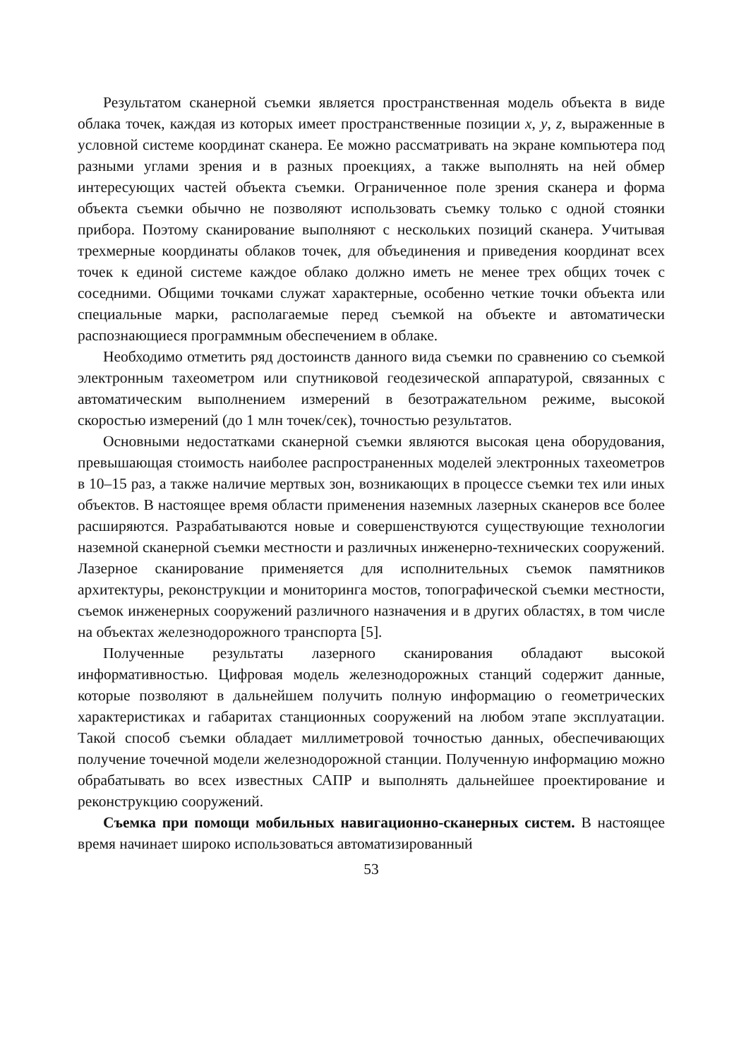Результатом сканерной съемки является пространственная модель объекта в виде облака точек, каждая из которых имеет пространственные позиции x, y, z, выраженные в условной системе координат сканера. Ее можно рассматривать на экране компьютера под разными углами зрения и в разных проекциях, а также выполнять на ней обмер интересующих частей объекта съемки. Ограниченное поле зрения сканера и форма объекта съемки обычно не позволяют использовать съемку только с одной стоянки прибора. Поэтому сканирование выполняют с нескольких позиций сканера. Учитывая трехмерные координаты облаков точек, для объединения и приведения координат всех точек к единой системе каждое облако должно иметь не менее трех общих точек с соседними. Общими точками служат характерные, особенно четкие точки объекта или специальные марки, располагаемые перед съемкой на объекте и автоматически распознающиеся программным обеспечением в облаке.
Необходимо отметить ряд достоинств данного вида съемки по сравнению со съемкой электронным тахеометром или спутниковой геодезической аппаратурой, связанных с автоматическим выполнением измерений в безотражательном режиме, высокой скоростью измерений (до 1 млн точек/сек), точностью результатов.
Основными недостатками сканерной съемки являются высокая цена оборудования, превышающая стоимость наиболее распространенных моделей электронных тахеометров в 10–15 раз, а также наличие мертвых зон, возникающих в процессе съемки тех или иных объектов. В настоящее время области применения наземных лазерных сканеров все более расширяются. Разрабатываются новые и совершенствуются существующие технологии наземной сканерной съемки местности и различных инженерно-технических сооружений. Лазерное сканирование применяется для исполнительных съемок памятников архитектуры, реконструкции и мониторинга мостов, топографической съемки местности, съемок инженерных сооружений различного назначения и в других областях, в том числе на объектах железнодорожного транспорта [5].
Полученные результаты лазерного сканирования обладают высокой информативностью. Цифровая модель железнодорожных станций содержит данные, которые позволяют в дальнейшем получить полную информацию о геометрических характеристиках и габаритах станционных сооружений на любом этапе эксплуатации. Такой способ съемки обладает миллиметровой точностью данных, обеспечивающих получение точечной модели железнодорожной станции. Полученную информацию можно обрабатывать во всех известных САПР и выполнять дальнейшее проектирование и реконструкцию сооружений.
Съемка при помощи мобильных навигационно-сканерных систем. В настоящее время начинает широко использоваться автоматизированный
53